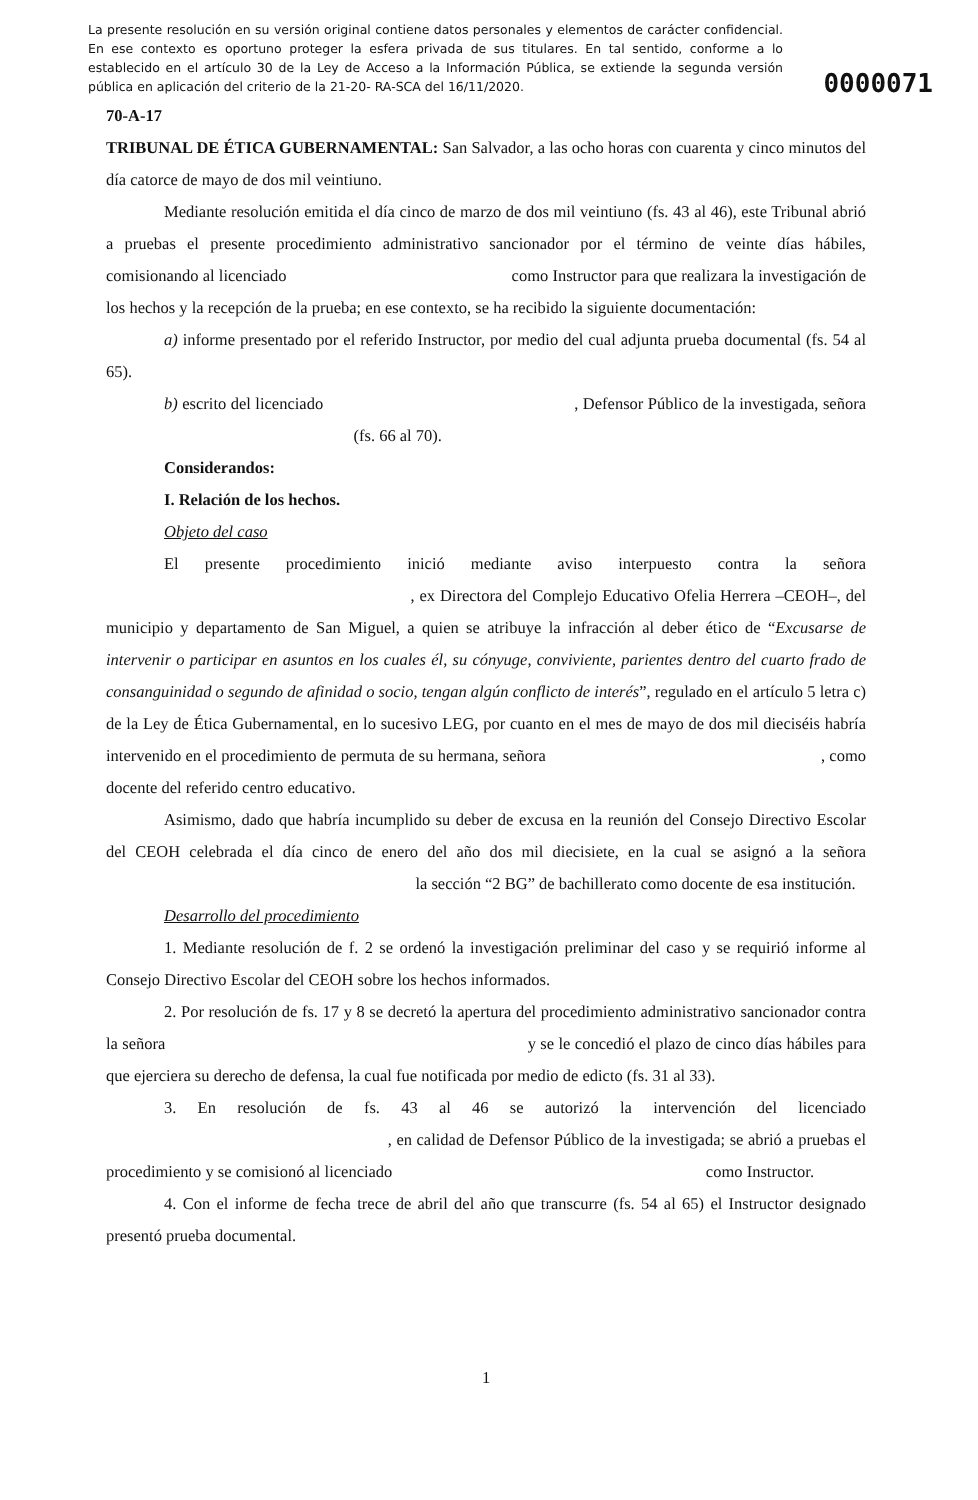La presente resolución en su versión original contiene datos personales y elementos de carácter confidencial. En ese contexto es oportuno proteger la esfera privada de sus titulares. En tal sentido, conforme a lo establecido en el artículo 30 de la Ley de Acceso a la Información Pública, se extiende la segunda versión pública en aplicación del criterio de la 21-20- RA-SCA del 16/11/2020.
0000071
70-A-17
TRIBUNAL DE ÉTICA GUBERNAMENTAL: San Salvador, a las ocho horas con cuarenta y cinco minutos del día catorce de mayo de dos mil veintiuno.
Mediante resolución emitida el día cinco de marzo de dos mil veintiuno (fs. 43 al 46), este Tribunal abrió a pruebas el presente procedimiento administrativo sancionador por el término de veinte días hábiles, comisionando al licenciado como Instructor para que realizara la investigación de los hechos y la recepción de la prueba; en ese contexto, se ha recibido la siguiente documentación:
a) informe presentado por el referido Instructor, por medio del cual adjunta prueba documental (fs. 54 al 65).
b) escrito del licenciado , Defensor Público de la investigada, señora (fs. 66 al 70).
Considerandos:
I. Relación de los hechos.
Objeto del caso
El presente procedimiento inició mediante aviso interpuesto contra la señora , ex Directora del Complejo Educativo Ofelia Herrera –CEOH–, del municipio y departamento de San Miguel, a quien se atribuye la infracción al deber ético de “Excusarse de intervenir o participar en asuntos en los cuales él, su cónyuge, conviviente, parientes dentro del cuarto frado de consanguinidad o segundo de afinidad o socio, tengan algún conflicto de interés”, regulado en el artículo 5 letra c) de la Ley de Ética Gubernamental, en lo sucesivo LEG, por cuanto en el mes de mayo de dos mil dieciséis habría intervenido en el procedimiento de permuta de su hermana, señora , como docente del referido centro educativo.
Asimismo, dado que habría incumplido su deber de excusa en la reunión del Consejo Directivo Escolar del CEOH celebrada el día cinco de enero del año dos mil diecisiete, en la cual se asignó a la señora la sección “2 BG” de bachillerato como docente de esa institución.
Desarrollo del procedimiento
1. Mediante resolución de f. 2 se ordenó la investigación preliminar del caso y se requirió informe al Consejo Directivo Escolar del CEOH sobre los hechos informados.
2. Por resolución de fs. 17 y 8 se decretó la apertura del procedimiento administrativo sancionador contra la señora y se le concedió el plazo de cinco días hábiles para que ejerciera su derecho de defensa, la cual fue notificada por medio de edicto (fs. 31 al 33).
3. En resolución de fs. 43 al 46 se autorizó la intervención del licenciado , en calidad de Defensor Público de la investigada; se abrió a pruebas el procedimiento y se comisionó al licenciado como Instructor.
4. Con el informe de fecha trece de abril del año que transcurre (fs. 54 al 65) el Instructor designado presentó prueba documental.
1